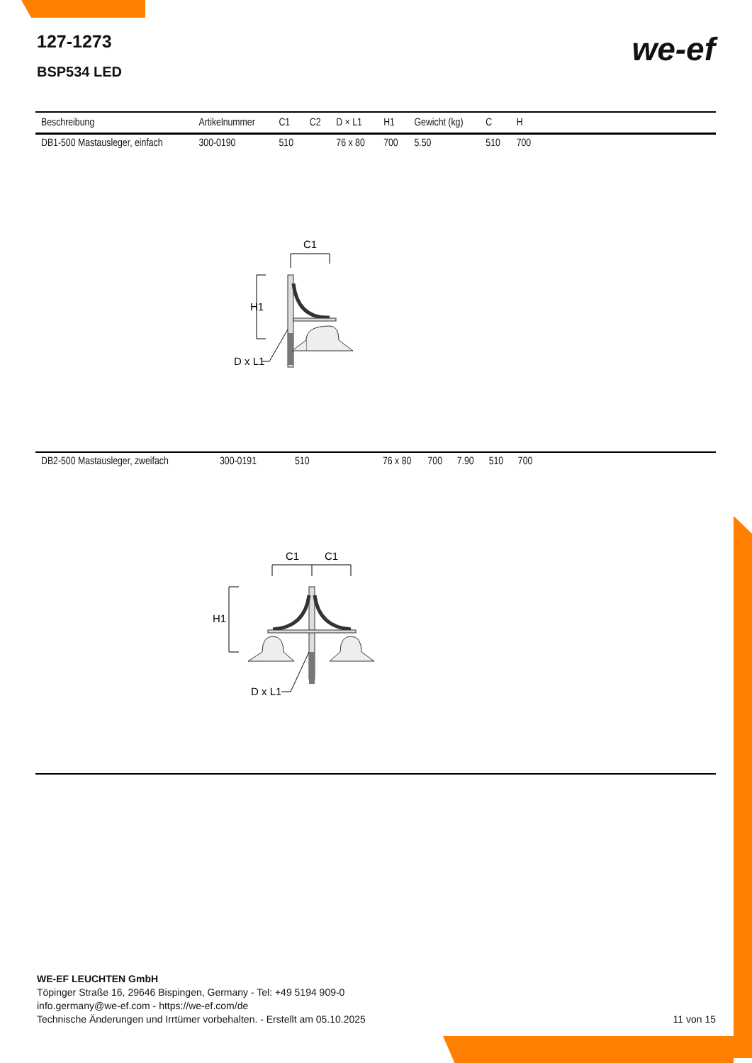127-1273
BSP534 LED
we-ef
| Beschreibung | Artikelnummer | C1 | C2 | D × L1 | H1 | Gewicht (kg) | C | H | |
| --- | --- | --- | --- | --- | --- | --- | --- | --- | --- |
| DB1-500 Mastausleger, einfach | 300-0190 | 510 | | 76 x 80 | 700 | 5.50 | 510 | 700 | |
C1
H1
D x L1
| DB2-500 Mastausleger, zweifach | 300-0191 | 510 | | 76 x 80 | 700 | 7.90 | 510 | 700 | |
C1
C1
H1
D x L1
WE-EF LEUCHTEN GmbH
Töpinger Straße 16, 29646 Bispingen, Germany - Tel: +49 5194 909-0
info.germany@we-ef.com - https://we-ef.com/de
11 von 15 Technische Änderungen und Irrtümer vorbehalten. - Erstellt am 05.10.2025